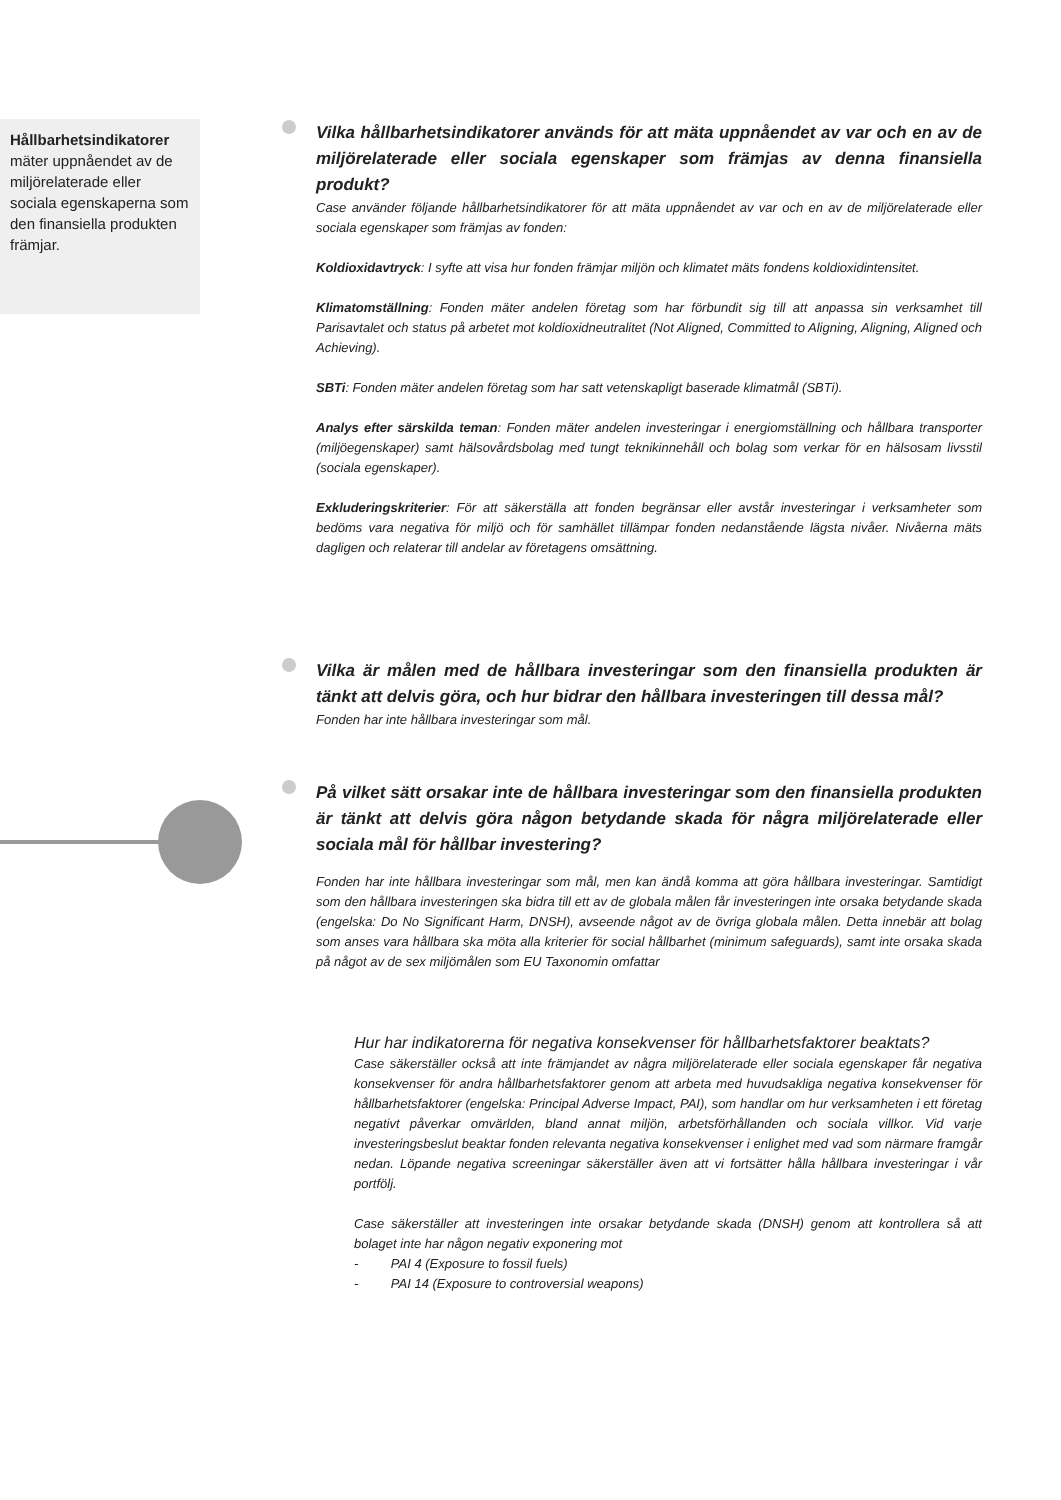Hållbarhetsindikatorer mäter uppnåendet av de miljörelaterade eller sociala egenskaperna som den finansiella produkten främjar.
Vilka hållbarhetsindikatorer används för att mäta uppnåendet av var och en av de miljörelaterade eller sociala egenskaper som främjas av denna finansiella produkt?
Case använder följande hållbarhetsindikatorer för att mäta uppnåendet av var och en av de miljörelaterade eller sociala egenskaper som främjas av fonden:
Koldioxidavtryck: I syfte att visa hur fonden främjar miljön och klimatet mäts fondens koldioxidintensitet.
Klimatomställning: Fonden mäter andelen företag som har förbundit sig till att anpassa sin verksamhet till Parisavtalet och status på arbetet mot koldioxidneutralitet (Not Aligned, Committed to Aligning, Aligning, Aligned och Achieving).
SBTi: Fonden mäter andelen företag som har satt vetenskapligt baserade klimatmål (SBTi).
Analys efter särskilda teman: Fonden mäter andelen investeringar i energiomställning och hållbara transporter (miljöegenskaper) samt hälsovårdsbolag med tungt teknikinnehåll och bolag som verkar för en hälsosam livsstil (sociala egenskaper).
Exkluderingskriterier: För att säkerställa att fonden begränsar eller avstår investeringar i verksamheter som bedöms vara negativa för miljö och för samhället tillämpar fonden nedanstående lägsta nivåer. Nivåerna mäts dagligen och relaterar till andelar av företagens omsättning.
Vilka är målen med de hållbara investeringar som den finansiella produkten är tänkt att delvis göra, och hur bidrar den hållbara investeringen till dessa mål?
Fonden har inte hållbara investeringar som mål.
På vilket sätt orsakar inte de hållbara investeringar som den finansiella produkten är tänkt att delvis göra någon betydande skada för några miljörelaterade eller sociala mål för hållbar investering?
Fonden har inte hållbara investeringar som mål, men kan ändå komma att göra hållbara investeringar. Samtidigt som den hållbara investeringen ska bidra till ett av de globala målen får investeringen inte orsaka betydande skada (engelska: Do No Significant Harm, DNSH), avseende något av de övriga globala målen. Detta innebär att bolag som anses vara hållbara ska möta alla kriterier för social hållbarhet (minimum safeguards), samt inte orsaka skada på något av de sex miljömålen som EU Taxonomin omfattar
Hur har indikatorerna för negativa konsekvenser för hållbarhetsfaktorer beaktats?
Case säkerställer också att inte främjandet av några miljörelaterade eller sociala egenskaper får negativa konsekvenser för andra hållbarhetsfaktorer genom att arbeta med huvudsakliga negativa konsekvenser för hållbarhetsfaktorer (engelska: Principal Adverse Impact, PAI), som handlar om hur verksamheten i ett företag negativt påverkar omvärlden, bland annat miljön, arbetsförhållanden och sociala villkor. Vid varje investeringsbeslut beaktar fonden relevanta negativa konsekvenser i enlighet med vad som närmare framgår nedan. Löpande negativa screeningar säkerställer även att vi fortsätter hålla hållbara investeringar i vår portfölj.
Case säkerställer att investeringen inte orsakar betydande skada (DNSH) genom att kontrollera så att bolaget inte har någon negativ exponering mot
- PAI 4 (Exposure to fossil fuels)
- PAI 14 (Exposure to controversial weapons)